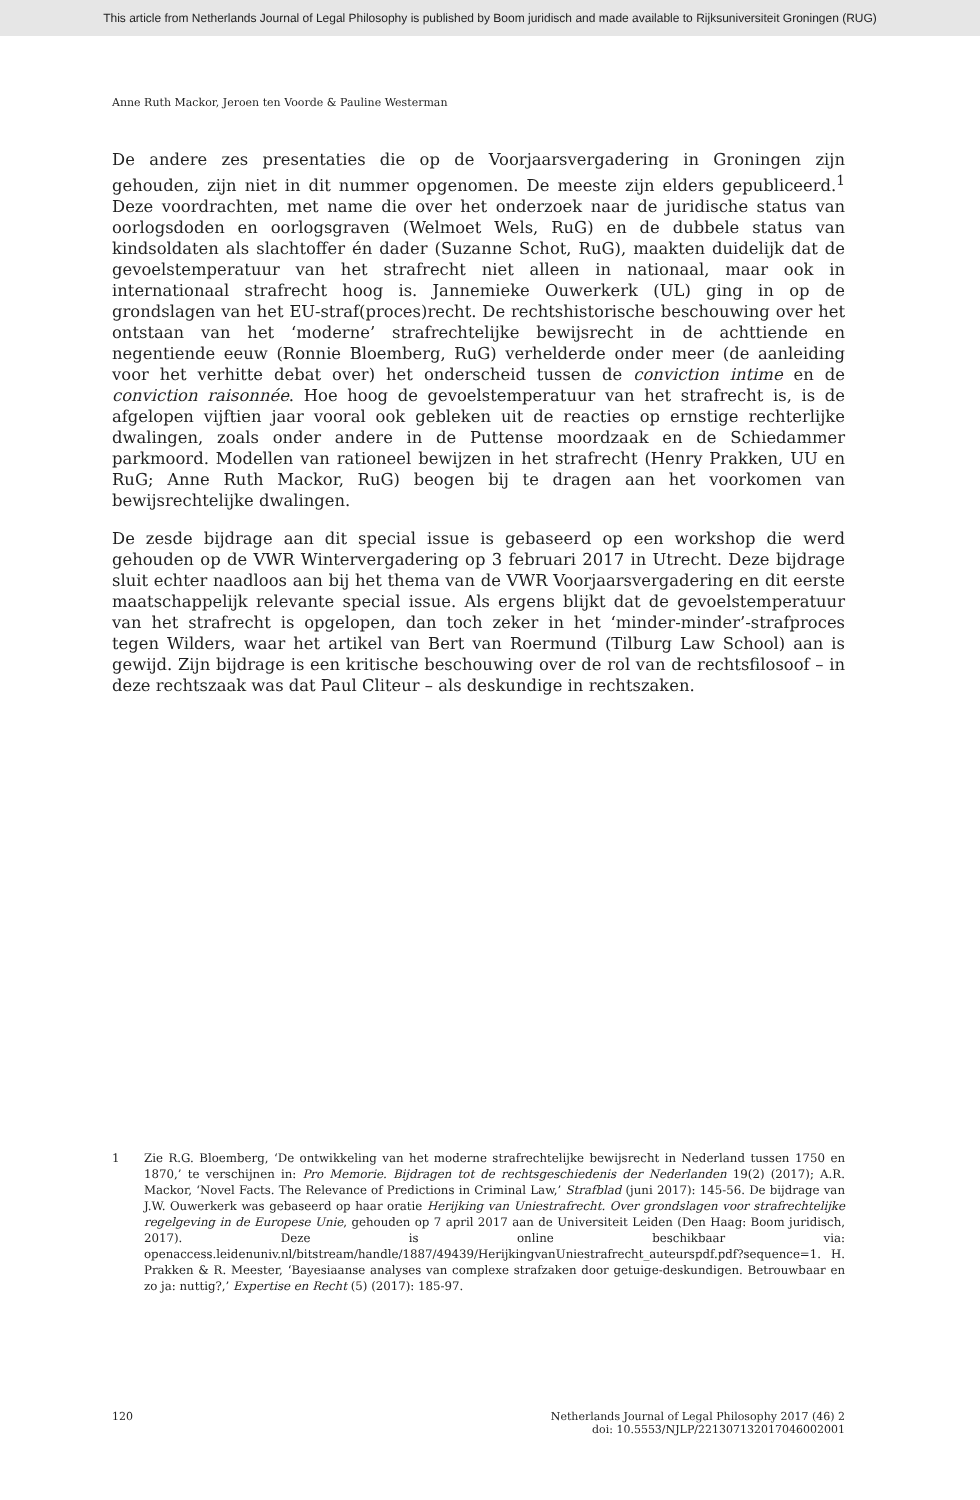This article from Netherlands Journal of Legal Philosophy is published by Boom juridisch and made available to Rijksuniversiteit Groningen (RUG)
Anne Ruth Mackor, Jeroen ten Voorde & Pauline Westerman
De andere zes presentaties die op de Voorjaarsvergadering in Groningen zijn gehouden, zijn niet in dit nummer opgenomen. De meeste zijn elders gepubliceerd.<sup>1</sup> Deze voordrachten, met name die over het onderzoek naar de juridische status van oorlogsdoden en oorlogsgraven (Welmoet Wels, RuG) en de dubbele status van kindsoldaten als slachtoffer én dader (Suzanne Schot, RuG), maakten duidelijk dat de gevoelstemperatuur van het strafrecht niet alleen in nationaal, maar ook in internationaal strafrecht hoog is. Jannemieke Ouwerkerk (UL) ging in op de grondslagen van het EU-straf(proces)recht. De rechtshistorische beschouwing over het ontstaan van het ‘moderne’ strafrechtelijke bewijsrecht in de achttiende en negentiende eeuw (Ronnie Bloemberg, RuG) verhelderde onder meer (de aanleiding voor het verhitte debat over) het onderscheid tussen de conviction intime en de conviction raisonnée. Hoe hoog de gevoelstemperatuur van het strafrecht is, is de afgelopen vijftien jaar vooral ook gebleken uit de reacties op ernstige rechterlijke dwalingen, zoals onder andere in de Puttense moordzaak en de Schiedammer parkmoord. Modellen van rationeel bewijzen in het strafrecht (Henry Prakken, UU en RuG; Anne Ruth Mackor, RuG) beogen bij te dragen aan het voorkomen van bewijsrechtelijke dwalingen.
De zesde bijdrage aan dit special issue is gebaseerd op een workshop die werd gehouden op de VWR Wintervergadering op 3 februari 2017 in Utrecht. Deze bijdrage sluit echter naadloos aan bij het thema van de VWR Voorjaarsvergadering en dit eerste maatschappelijk relevante special issue. Als ergens blijkt dat de gevoelstemperatuur van het strafrecht is opgelopen, dan toch zeker in het ‘minder-minder’-strafproces tegen Wilders, waar het artikel van Bert van Roermund (Tilburg Law School) aan is gewijd. Zijn bijdrage is een kritische beschouwing over de rol van de rechtsfilosoof – in deze rechtszaak was dat Paul Cliteur – als deskundige in rechtszaken.
1 Zie R.G. Bloemberg, ‘De ontwikkeling van het moderne strafrechtelijke bewijsrecht in Nederland tussen 1750 en 1870,’ te verschijnen in: Pro Memorie. Bijdragen tot de rechtsgeschiedenis der Nederlanden 19(2) (2017); A.R. Mackor, ‘Novel Facts. The Relevance of Predictions in Criminal Law,’ Strafblad (juni 2017): 145-56. De bijdrage van J.W. Ouwerkerk was gebaseerd op haar oratie Herijking van Uniestrafrecht. Over grondslagen voor strafrechtelijke regelgeving in de Europese Unie, gehouden op 7 april 2017 aan de Universiteit Leiden (Den Haag: Boom juridisch, 2017). Deze is online beschikbaar via: openaccess.leidenuniv.nl/bitstream/handle/1887/49439/HerijkingvanUniestrafrecht_auteurspdf.pdf?sequence=1. H. Prakken & R. Meester, ‘Bayesiaanse analyses van complexe strafzaken door getuige-deskundigen. Betrouwbaar en zo ja: nuttig?,’ Expertise en Recht (5) (2017): 185-97.
120 Netherlands Journal of Legal Philosophy 2017 (46) 2
doi: 10.5553/NJLP/221307132017046002001